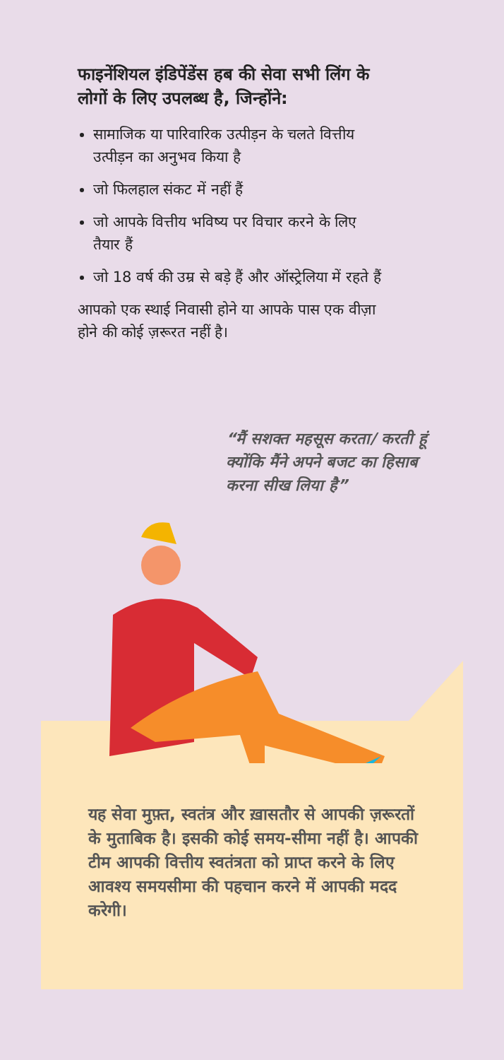फाइनेंशियल इंडिपेंडेंस हब की सेवा सभी लिंग के लोगों के लिए उपलब्ध है, जिन्होंने:
सामाजिक या पारिवारिक उत्पीड़न के चलते वित्तीय उत्पीड़न का अनुभव किया है
जो फिलहाल संकट में नहीं हैं
जो आपके वित्तीय भविष्य पर विचार करने के लिए तैयार हैं
जो 18 वर्ष की उम्र से बड़े हैं और ऑस्ट्रेलिया में रहते हैं
आपको एक स्थाई निवासी होने या आपके पास एक वीज़ा होने की कोई ज़रूरत नहीं है।
“मैं सशक्त महसूस करता/ करती हूं क्योंकि मैंने अपने बजट का हिसाब करना सीख लिया है”
यह सेवा मुफ़्त, स्वतंत्र और ख़ासतौर से आपकी ज़रूरतों के मुताबिक है। इसकी कोई समय-सीमा नहीं है। आपकी टीम आपकी वित्तीय स्वतंत्रता को प्राप्त करने के लिए आवश्य समयसीमा की पहचान करने में आपकी मदद करेगी।